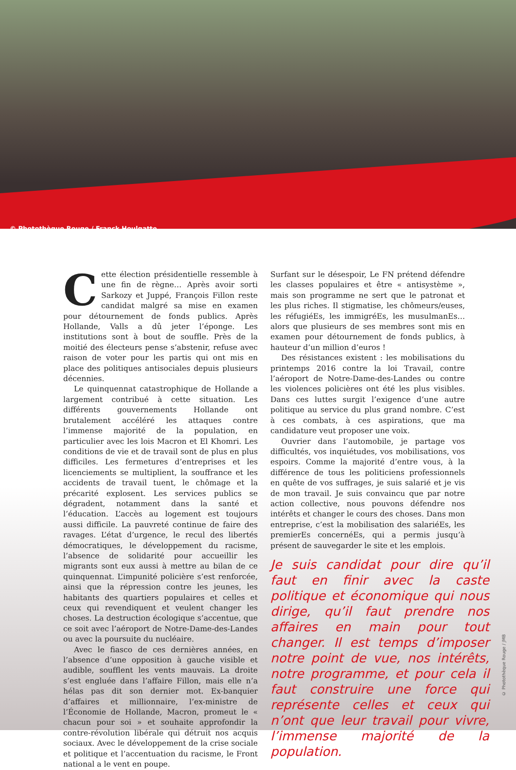© Photothèque Rouge / Franck Houlgatte
Cette élection présidentielle ressemble à une fin de règne… Après avoir sorti Sarkozy et Juppé, François Fillon reste candidat malgré sa mise en examen pour détournement de fonds publics. Après Hollande, Valls a dû jeter l’éponge. Les institutions sont à bout de souffle. Près de la moitié des électeurs pense s’abstenir, refuse avec raison de voter pour les partis qui ont mis en place des politiques antisociales depuis plusieurs décennies.
Le quinquennat catastrophique de Hollande a largement contribué à cette situation. Les différents gouvernements Hollande ont brutalement accéléré les attaques contre l’immense majorité de la population, en particulier avec les lois Macron et El Khomri. Les conditions de vie et de travail sont de plus en plus difficiles. Les fermetures d’entreprises et les licenciements se multiplient, la souffrance et les accidents de travail tuent, le chômage et la précarité explosent. Les services publics se dégradent, notamment dans la santé et l’éducation. L’accès au logement est toujours aussi difficile. La pauvreté continue de faire des ravages. L’état d’urgence, le recul des libertés démocratiques, le développement du racisme, l’absence de solidarité pour accueillir les migrants sont eux aussi à mettre au bilan de ce quinquennat. L’impunité policière s’est renforcée, ainsi que la répression contre les jeunes, les habitants des quartiers populaires et celles et ceux qui revendiquent et veulent changer les choses. La destruction écologique s’accentue, que ce soit avec l’aéroport de Notre-Dame-des-Landes ou avec la poursuite du nucléaire.
Avec le fiasco de ces dernières années, en l’absence d’une opposition à gauche visible et audible, soufflent les vents mauvais. La droite s’est engluée dans l’affaire Fillon, mais elle n’a hélas pas dit son dernier mot. Ex-banquier d’affaires et millionnaire, l’ex-ministre de l’Économie de Hollande, Macron, promeut le « chacun pour soi » et souhaite approfondir la contre-révolution libérale qui détruit nos acquis sociaux. Avec le développement de la crise sociale et politique et l’accentuation du racisme, le Front national a le vent en poupe.
Surfant sur le désespoir, Le FN prétend défendre les classes populaires et être « antisystème », mais son programme ne sert que le patronat et les plus riches. Il stigmatise, les chômeurs/euses, les réfugiéEs, les immigréEs, les musulmanEs… alors que plusieurs de ses membres sont mis en examen pour détournement de fonds publics, à hauteur d’un million d’euros !
Des résistances existent : les mobilisations du printemps 2016 contre la loi Travail, contre l’aéroport de Notre-Dame-des-Landes ou contre les violences policières ont été les plus visibles. Dans ces luttes surgit l’exigence d’une autre politique au service du plus grand nombre. C’est à ces combats, à ces aspirations, que ma candidature veut proposer une voix.
Ouvrier dans l’automobile, je partage vos difficultés, vos inquiétudes, vos mobilisations, vos espoirs. Comme la majorité d’entre vous, à la différence de tous les politiciens professionnels en quête de vos suffrages, je suis salarié et je vis de mon travail. Je suis convaincu que par notre action collective, nous pouvons défendre nos intérêts et changer le cours des choses. Dans mon entreprise, c’est la mobilisation des salariéEs, les premierEs concernéEs, qui a permis jusqu’à présent de sauvegarder le site et les emplois.
Je suis candidat pour dire qu’il faut en finir avec la caste politique et économique qui nous dirige, qu’il faut prendre nos affaires en main pour tout changer. Il est temps d’imposer notre point de vue, nos intérêts, notre programme, et pour cela il faut construire une force qui représente celles et ceux qui n’ont que leur travail pour vivre, l’immense majorité de la population.
© Photothèque Rouge / JMB